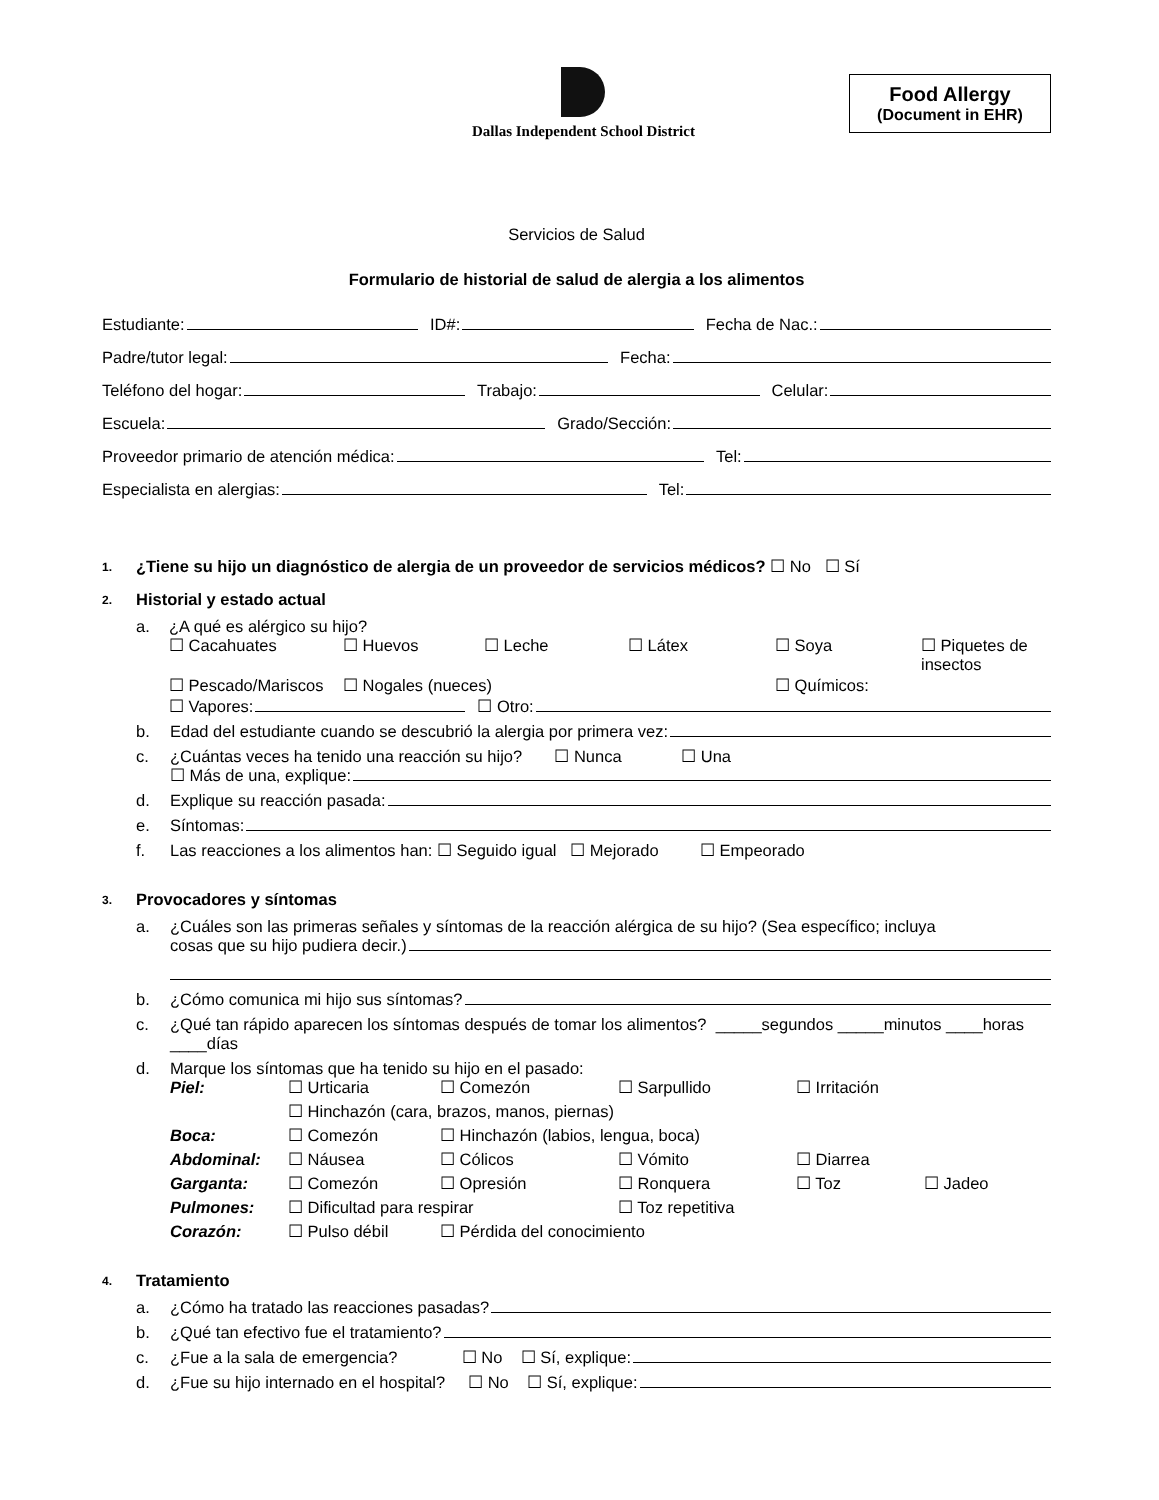Dallas Independent School District
Food Allergy
(Document in EHR)
Servicios de Salud
Formulario de historial de salud de alergia a los alimentos
Estudiante: ID#: Fecha de Nac.:
Padre/tutor legal: Fecha:
Teléfono del hogar: Trabajo: Celular:
Escuela: Grado/Sección:
Proveedor primario de atención médica: Tel:
Especialista en alergias: Tel:
1. ¿Tiene su hijo un diagnóstico de alergia de un proveedor de servicios médicos? ☐ No ☐ Sí
2. Historial y estado actual
a. ¿A qué es alérgico su hijo?
☐ Cacahuates ☐ Huevos ☐ Leche ☐ Látex ☐ Soya ☐ Piquetes de insectos ☐ Pescado/Mariscos ☐ Nogales (nueces) ☐ Químicos:
☐ Vapores: ☐ Otro:
b. Edad del estudiante cuando se descubrió la alergia por primera vez:
c. ¿Cuántas veces ha tenido una reacción su hijo? ☐ Nunca ☐ Una
☐ Más de una, explique:
d. Explique su reacción pasada:
e. Síntomas:
f. Las reacciones a los alimentos han: ☐ Seguido igual ☐ Mejorado ☐ Empeorado
3. Provocadores y síntomas
a. ¿Cuáles son las primeras señales y síntomas de la reacción alérgica de su hijo? (Sea específico; incluya
cosas que su hijo pudiera decir.)
b. ¿Cómo comunica mi hijo sus síntomas?
c. ¿Qué tan rápido aparecen los síntomas después de tomar los alimentos? _____segundos _____minutos ____horas ____días
d. Marque los síntomas que ha tenido su hijo en el pasado:
Piel: ☐ Urticaria ☐ Comezón ☐ Sarpullido ☐ Irritación ☐ Hinchazón (cara, brazos, manos, piernas) Boca: ☐ Comezón ☐ Hinchazón (labios, lengua, boca) Abdominal: ☐ Náusea ☐ Cólicos ☐ Vómito ☐ Diarrea Garganta: ☐ Comezón ☐ Opresión ☐ Ronquera ☐ Toz ☐ Jadeo Pulmones: ☐ Dificultad para respirar ☐ Toz repetitiva Corazón: ☐ Pulso débil ☐ Pérdida del conocimiento
4. Tratamiento
a. ¿Cómo ha tratado las reacciones pasadas?
b. ¿Qué tan efectivo fue el tratamiento?
c. ¿Fue a la sala de emergencia? ☐ No ☐ Sí, explique:
d. ¿Fue su hijo internado en el hospital? ☐ No ☐ Sí, explique: